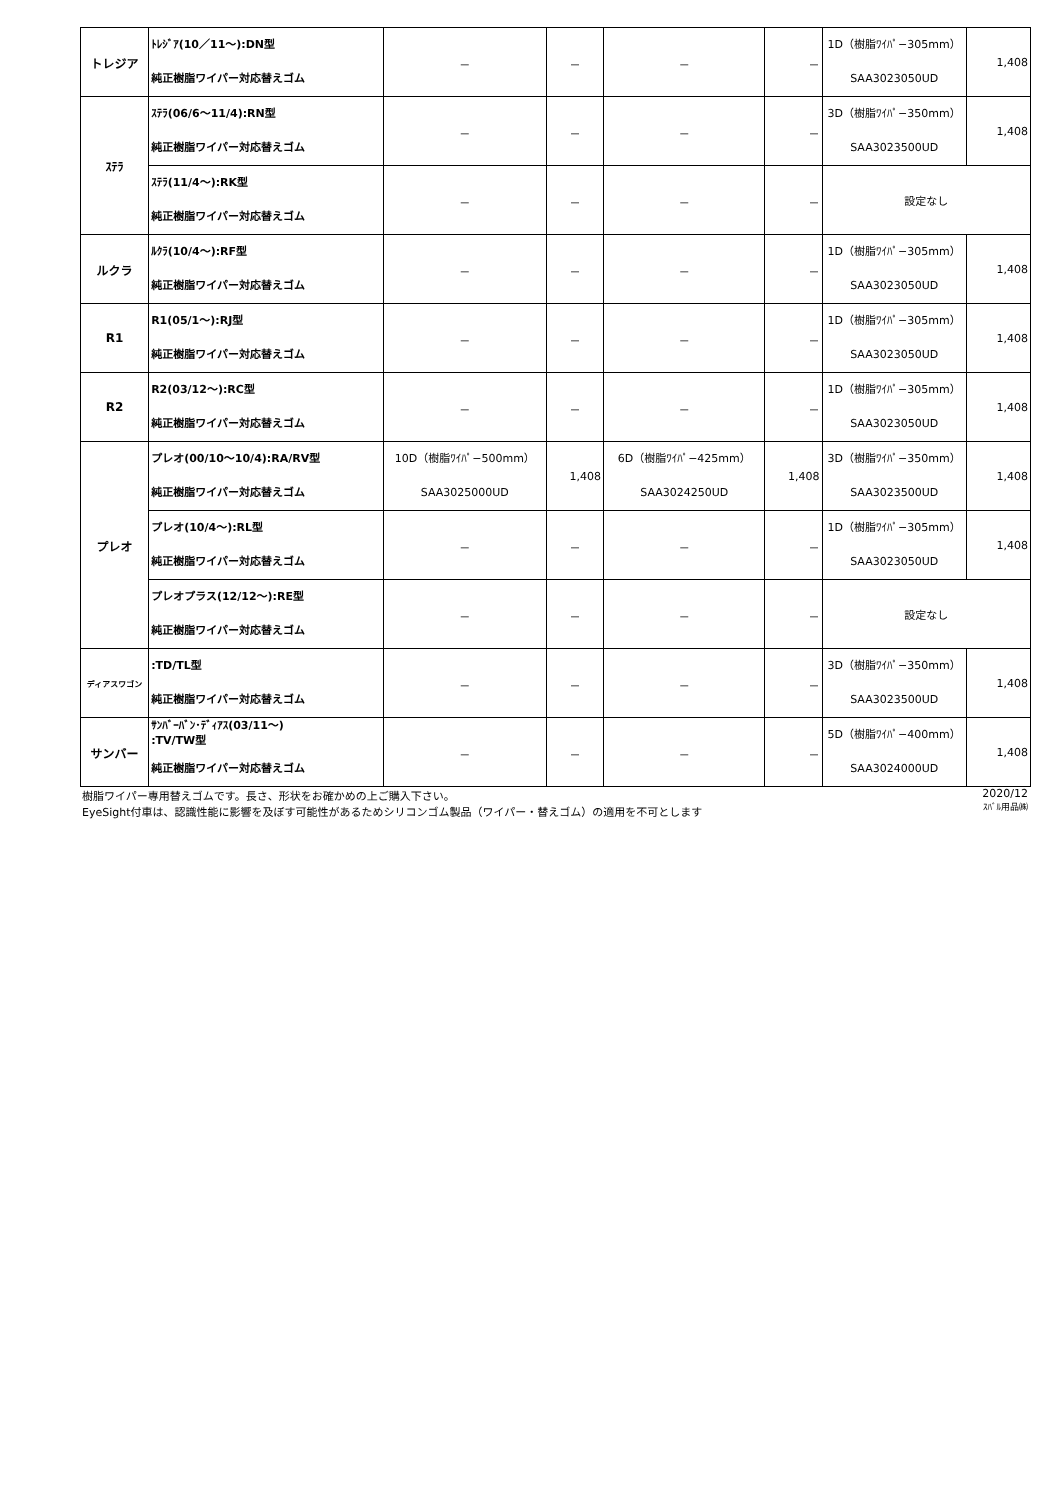| トレジア | ﾄﾚｼﾞｱ(10／11～):DN型 純正樹脂ワイパー対応替えゴム | － | － | － | － | 1D（樹脂ﾜｲﾊﾟ−305mm） SAA3023050UD | 1,408 |
| ｽﾃﾗ | ｽﾃﾗ(06/6～11/4):RN型 純正樹脂ワイパー対応替えゴム | － | － | － | － | 3D（樹脂ﾜｲﾊﾟ−350mm） SAA3023500UD | 1,408 |
| | ｽﾃﾗ(11/4～):RK型 純正樹脂ワイパー対応替えゴム | － | － | － | － | 設定なし | |
| ルクラ | ﾙｸﾗ(10/4～):RF型 純正樹脂ワイパー対応替えゴム | － | － | － | － | 1D（樹脂ﾜｲﾊﾟ−305mm） SAA3023050UD | 1,408 |
| R1 | R1(05/1～):RJ型 純正樹脂ワイパー対応替えゴム | － | － | － | － | 1D（樹脂ﾜｲﾊﾟ−305mm） SAA3023050UD | 1,408 |
| R2 | R2(03/12～):RC型 純正樹脂ワイパー対応替えゴム | － | － | － | － | 1D（樹脂ﾜｲﾊﾟ−305mm） SAA3023050UD | 1,408 |
| プレオ | プレオ(00/10～10/4):RA/RV型 純正樹脂ワイパー対応替えゴム | 10D（樹脂ﾜｲﾊﾟ−500mm） SAA3025000UD | 1,408 | 6D（樹脂ﾜｲﾊﾟ−425mm） SAA3024250UD | 1,408 | 3D（樹脂ﾜｲﾊﾟ−350mm） SAA3023500UD | 1,408 |
| | プレオ(10/4～):RL型 純正樹脂ワイパー対応替えゴム | － | － | － | － | 1D（樹脂ﾜｲﾊﾟ−305mm） SAA3023050UD | 1,408 |
| | プレオプラス(12/12～):RE型 純正樹脂ワイパー対応替えゴム | － | － | － | － | 設定なし | |
| ディアスワゴン | :TD/TL型 純正樹脂ワイパー対応替えゴム | － | － | － | － | 3D（樹脂ﾜｲﾊﾟ−350mm） SAA3023500UD | 1,408 |
| サンバー | ｻﾝﾊﾞｰﾊﾞﾝ･ﾃﾞｨｱｽ(03/11～) :TV/TW型 純正樹脂ワイパー対応替えゴム | － | － | － | － | 5D（樹脂ﾜｲﾊﾟ−400mm） SAA3024000UD | 1,408 |
樹脂ワイパー専用替えゴムです。長さ、形状をお確かめの上ご購入下さい。
EyeSight付車は、認識性能に影響を及ぼす可能性があるためシリコンゴム製品（ワイパー・替えゴム）の適用を不可とします
2020/12
ｽﾊﾞﾙ用品㈱